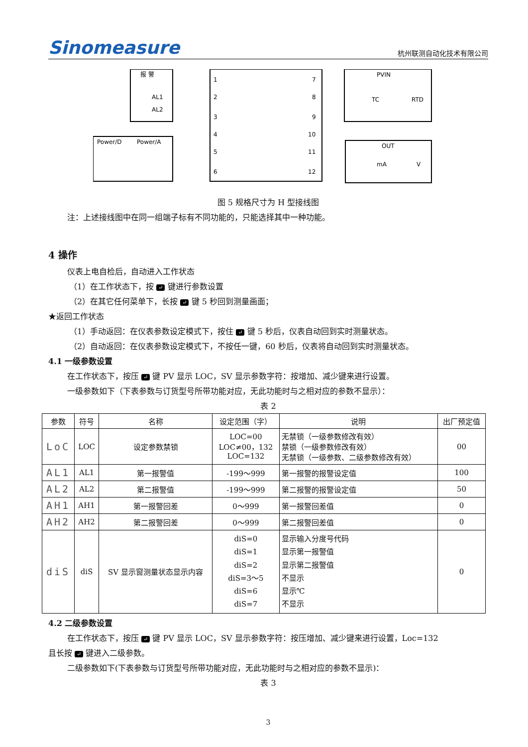Sinomeasure 杭州联测自动化技术有限公司
报 警
AL1
AL2
Power/D
Power/A
1
2
3
4
5
6
7
8
9
10
11
12
PVIN
TC
RTD
OUT
mA
V
图 5 规格尺寸为 H 型接线图
注：上述接线图中在同一组端子标有不同功能的，只能选择其中一种功能。
4 操作
仪表上电自检后，自动进入工作状态
（1）在工作状态下，按 ↵ 键进行参数设置
（2）在其它任何菜单下，长按 ↵ 键 5 秒回到测量画面；
★返回工作状态
（1）手动返回：在仪表参数设定模式下，按住 ↵ 键 5 秒后，仪表自动回到实时测量状态。
（2）自动返回：在仪表参数设定模式下，不按任一键，60 秒后，仪表将自动回到实时测量状态。
4.1 一级参数设置
在工作状态下，按压 ↵ 键 PV 显示 LOC，SV 显示参数字符：按增加、减少键来进行设置。
一级参数如下（下表参数与订货型号所带功能对应，无此功能时与之相对应的参数不显示）：
表 2
| 参数 | 符号 | 名称 | 设定范围（字） | 说明 | 出厂预定值 |
| --- | --- | --- | --- | --- | --- |
| LoC | LOC | 设定参数禁锁 | LOC=00 LOC≠00，132 LOC=132 | 无禁锁（一级参数修改有效） 禁锁（一级参数修改有效） 无禁锁（一级参数、二级参数修改有效） | 00 |
| AL1 | AL1 | 第一报警值 | -199～999 | 第一报警的报警设定值 | 100 |
| AL2 | AL2 | 第二报警值 | -199～999 | 第二报警的报警设定值 | 50 |
| AH1 | AH1 | 第一报警回差 | 0～999 | 第一报警回差值 | 0 |
| AH2 | AH2 | 第二报警回差 | 0～999 | 第二报警回差值 | 0 |
| diS | diS | SV 显示窗测量状态显示内容 | diS=0 diS=1 diS=2 diS=3～5 diS=6 diS=7 | 显示输入分度号代码 显示第一报警值 显示第二报警值 不显示 显示℃ 不显示 | 0 |
4.2 二级参数设置
在工作状态下，按压 ↵ 键 PV 显示 LOC，SV 显示参数字符：按压增加、减少键来进行设置，Loc=132
且长按 ↵ 键进入二级参数。
二级参数如下(下表参数与订货型号所带功能对应，无此功能时与之相对应的参数不显示)：
表 3
3